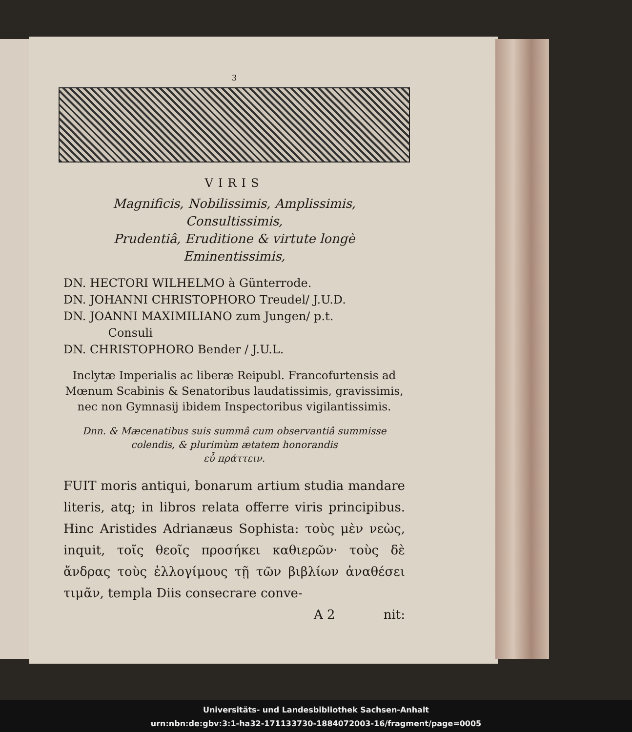3
VIRIS
Magnificis, Nobilissimis, Amplissimis, Consultissimis,
Prudentiâ, Eruditione & virtute longè
Eminentissimis,
DN. HECTORI WILHELMO à Günterrode.
DN. JOHANNI CHRISTOPHORO Treudel/ J.U.D.
DN. JOANNI MAXIMILIANO zum Jungen/ p.t.
Consuli
DN. CHRISTOPHORO Bender / J.U.L.
Inclytæ Imperialis ac liberæ Reipubl. Francofurtensis ad Mœnum Scabinis & Senatoribus laudatissimis, gravissimis, nec non Gymnasij ibidem Inspectoribus vigilantissimis.
Dnn. & Mæcenatibus suis summâ cum observantiâ summisse colendis, & plurimùm ætatem honorandis
εὖ πράττειν.
FUIT moris antiqui, bonarum artium studia mandare literis, atq; in libros relata offerre viris principibus. Hinc Aristides Adrianæus Sophista: τοὺς μὲν νεὼς, inquit, τοῖς θεοῖς προσήκει καθιερῶν· τοὺς δὲ ἄνδρας τοὺς ἐλλογίμους τῇ τῶν βιβλίων ἀναθέσει τιμᾶν, templa Diis consecrare conve-
A 2 nit:
Universitäts- und Landesbibliothek Sachsen-Anhalt
urn:nbn:de:gbv:3:1-ha32-171133730-1884072003-16/fragment/page=0005